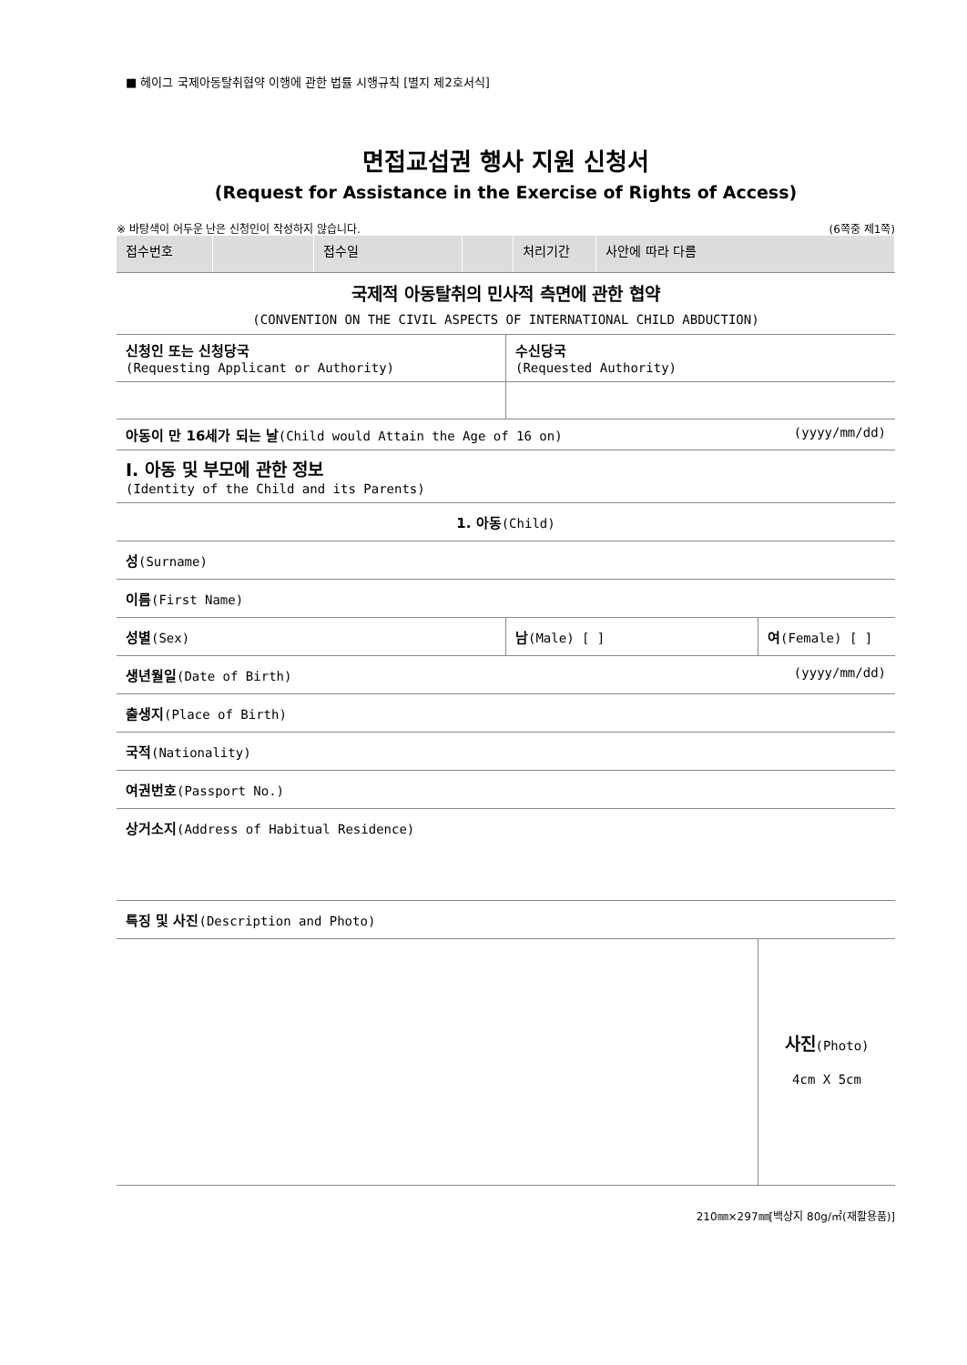■ 헤이그 국제아동탈취협약 이행에 관한 법률 시행규칙 [별지 제2호서식]
면접교섭권 행사 지원 신청서
(Request for Assistance in the Exercise of Rights of Access)
※ 바탕색이 어두운 난은 신청인이 작성하지 않습니다. (6쪽중 제1쪽)
| 접수번호 | | 접수일 | | 처리기간 | 사안에 따라 다름 |
국제적 아동탈취의 민사적 측면에 관한 협약
(CONVENTION ON THE CIVIL ASPECTS OF INTERNATIONAL CHILD ABDUCTION)
| 신청인 또는 신청당국 (Requesting Applicant or Authority) | 수신당국 (Requested Authority) | |
| 아동이 만 16세가 되는 날 (Child would Attain the Age of 16 on) | | (yyyy/mm/dd) |
| Ⅰ. 아동 및 부모에 관한 정보 (Identity of the Child and its Parents) | | |
| 1. 아동 (Child) | | |
| 성 (Surname) | | |
| 이름 (First Name) | | |
| 성별 (Sex) | 남 (Male) [ ] | 여 (Female) [ ] |
| 생년월일 (Date of Birth) | | (yyyy/mm/dd) |
| 출생지 (Place of Birth) | | |
| 국적 (Nationality) | | |
| 여권번호 (Passport No.) | | |
| 상거소지 (Address of Habitual Residence) | | |
| 특징 및 사진 (Description and Photo) | | |
| | | 사진 (Photo) 4cm X 5cm |
210㎜×297㎜[백상지 80g/㎡(재활용품)]